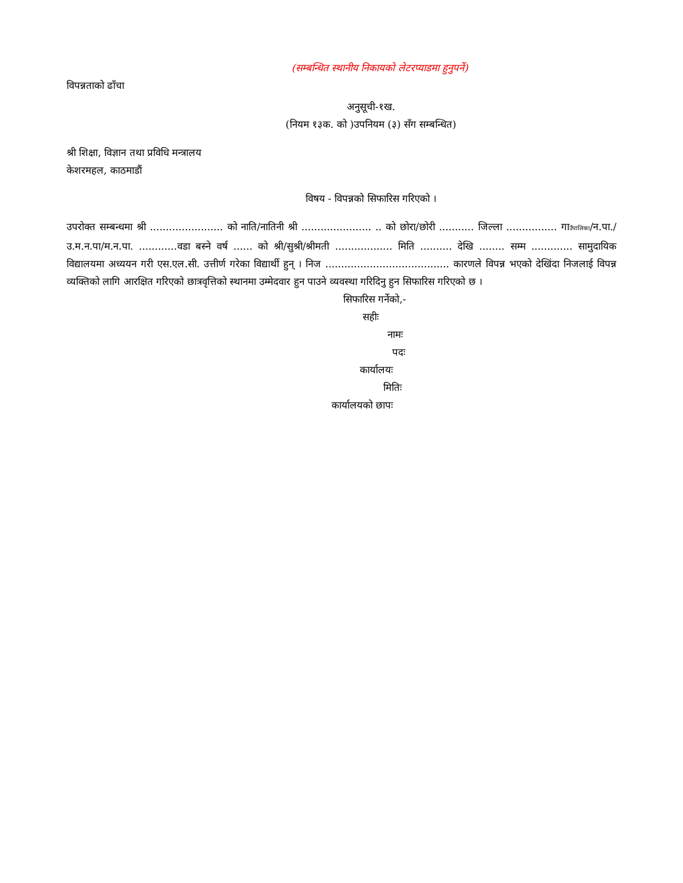(सम्बन्धित स्थानीय निकायको लेटरप्याडमा हुनुपर्ने)
विपन्नताको ढाँचा
अनुसूची-१ख.
(नियम १३क. को )उपनियम (३) सँग सम्बन्धित)
श्री शिक्षा, विज्ञान तथा प्रविधि मन्त्रालय
केशरमहल, काठमाडौं
विषय - विपन्नको सिफारिस गरिएको ।
उपरोक्त सम्बन्धमा श्री ....................... को नाति/नातिनी श्री ...................... .. को छोरा/छोरी ........... जिल्ला ................ गाउँपालिका/न.पा./उ.म.न.पा/म.न.पा. ............वडा बस्ने वर्ष ...... को श्री/सुश्री/श्रीमती .................. मिति .......... देखि ........ सम्म ............. सामुदायिक विद्यालयमा अध्ययन गरी एस.एल.सी. उत्तीर्ण गरेका विद्यार्थी हुन् । निज ....................................... कारणले विपन्न भएको देखिंदा निजलाई विपन्न व्यक्तिको लागि आरक्षित गरिएको छात्रवृत्तिको स्थानमा उम्मेदवार हुन पाउने व्यवस्था गरिदिनु हुन सिफारिस गरिएको छ ।
सिफारिस गर्नेको,-
सहीः
नामः
पदः
कार्यालयः
मितिः
कार्यालयको छापः